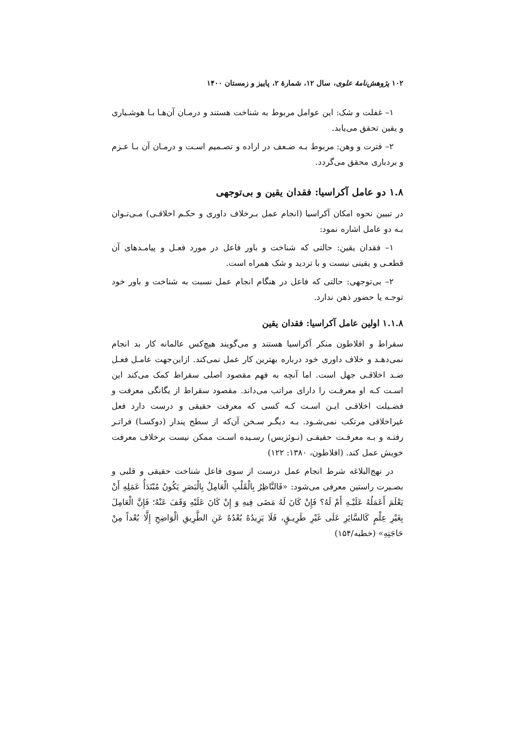۱۰۲ پژوهش‌نامهٔ علوی، سال ۱۲، شمارهٔ ۲، پاییز و زمستان ۱۴۰۰
۱– غفلت و شک: این عوامل مربوط به شناخت هستند و درمـان آن‌هـا بـا هوشـیاری و یقین تحقق می‌یابد.
۲– فترت و وهن: مربوط بـه ضـعف در اراده و تصـمیم اسـت و درمـان آن بـا عـزم و بردباری محقق می‌گردد.
۱.۸ دو عامل آکراسیا: فقدان یقین و بی‌توجهی
در تبیین نحوه امکان آکراسیا (انجام عمل بـرخلاف داوری و حکـم اخلاقـی) مـی‌تـوان بـه دو عامل اشاره نمود:
۱– فقدان یقین: حالتی که شناخت و باور فاعل در مورد فعـل و پیامـدهای آن قطعـی و یقینی نیست و با تردید و شک همراه است.
۲– بی‌توجهی: حالتی که فاعل در هنگام انجام عمل نسبت به شناخت و باور خود توجـه یا حضور ذهن ندارد.
۱.۱.۸ اولین عامل آکراسیا: فقدان یقین
سقراط و افلاطون منکر آکراسیا هستند و می‌گویند هیچ‌کس عالمانه کار بد انجام نمی‌دهـد و خلاف داوری خود درباره بهترین کار عمل نمی‌کند. ازاین‌جهت عامـل فعـل ضـد اخلاقـی جهل است. اما آنچه به فهم مقصود اصلی سقراط کمک می‌کند این اسـت کـه او معرفـت را دارای مراتب می‌داند. مقصود سقراط از یگانگی معرفت و فضـیلت اخلاقـی ایـن اسـت کـه کسی که معرفت حقیقی و درست دارد فعل غیراخلاقی مرتکب نمی‌شـود. بـه دیگـر سـخن آن‌که از سطح پندار (دوکسـا) فراتـر رفتـه و بـه معرفـت حقیقـی (نـوئزیس) رسـیده اسـت ممکن نیست برخلاف معرفت خویش عمل کند. (افلاطون، ۱۳۸۰: ۱۲۲)
در نهج‌البلاغه شرط انجام عمل درست از سوی فاعل شناخت حقیقی و قلبی و بصـیرت راستین معرفی می‌شود: «فَالنَّاظِرُ بِالْقَلْبِ الْعَامِلُ بِالْبَصَرِ یَکُونُ مُبْتَدَأُ عَمَلِهِ أَنْ یَعْلَمَ أَعَمَلُهُ عَلَیْـهِ أَمْ لَهُ؟ فَإِنْ کَانَ لَهُ مَضَی فِیهِ وَ إِنْ کَانَ عَلَیْهِ وَقَفَ عَنْهُ؛ فَإِنَّ الْعَامِلَ بِغَیْرِ عِلْمٍ کَالسَّائِرِ عَلَی غَیْرِ طَرِیـقٍ، فَلَا یَزِیدُهُ بُعْدُهُ عَنِ الطَّرِیقِ الْوَاضِحِ إِلَّا بُعْداً مِنْ حَاجَتِهِ» (خطبه/۱۵۴)